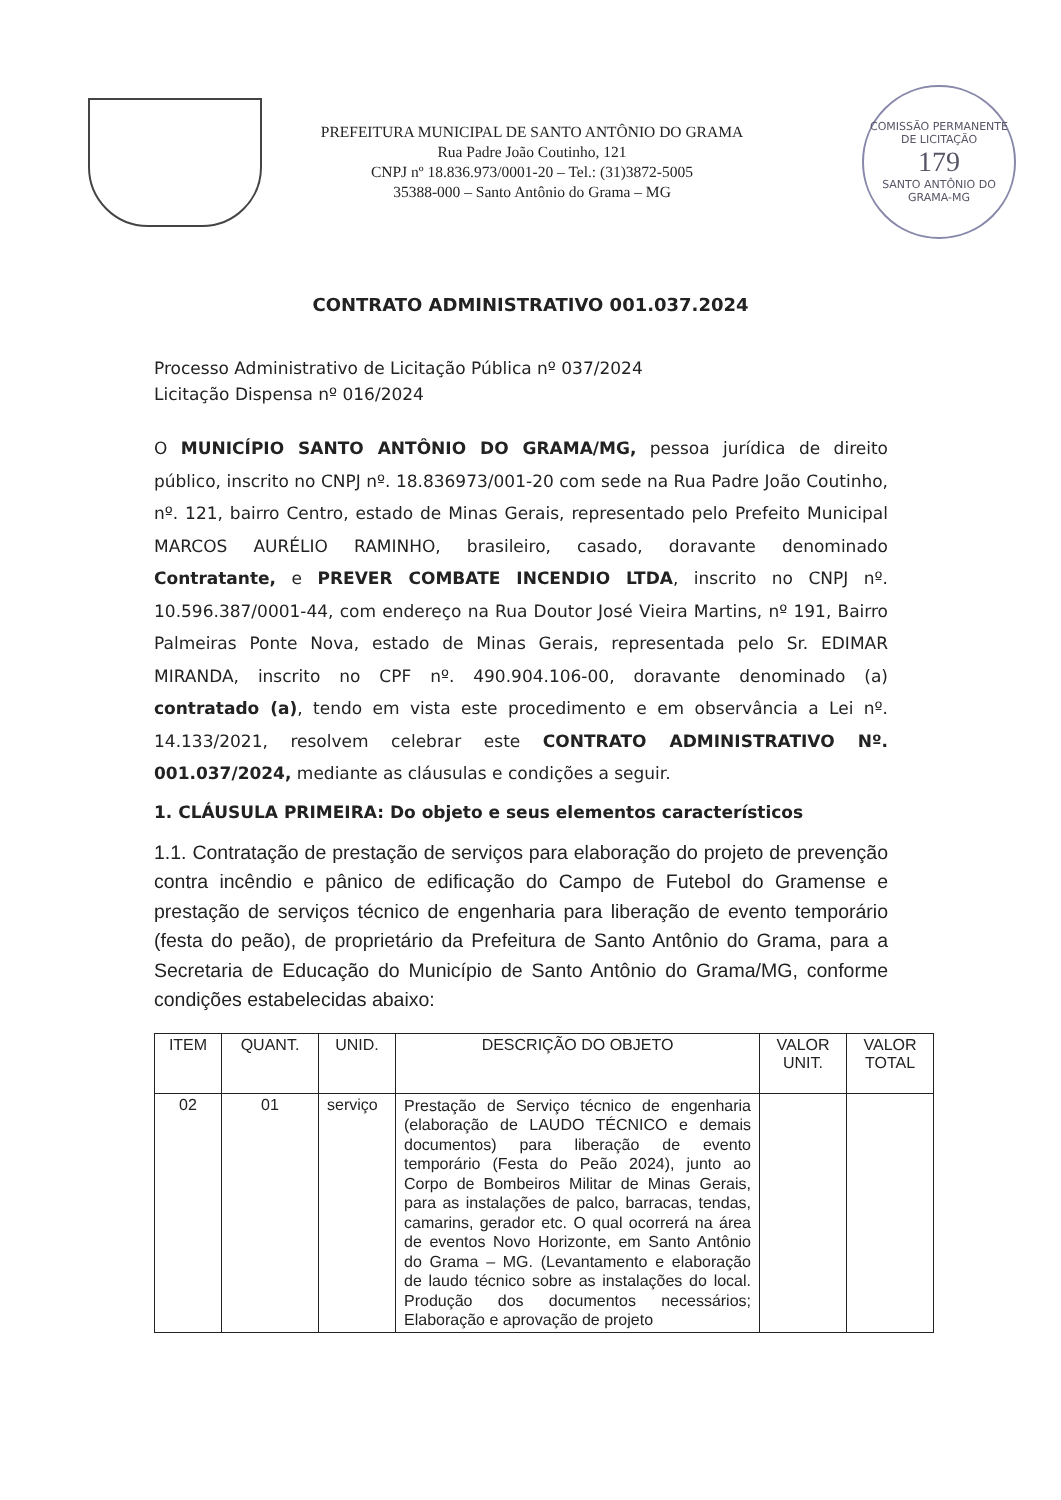PREFEITURA MUNICIPAL DE SANTO ANTÔNIO DO GRAMA
Rua Padre João Coutinho, 121
CNPJ nº 18.836.973/0001-20 – Tel.: (31)3872-5005
35388-000 – Santo Antônio do Grama – MG
COMISSÃO PERMANENTE DE LICITAÇÃO
179
SANTO ANTÔNIO DO GRAMA-MG
CONTRATO ADMINISTRATIVO 001.037.2024
Processo Administrativo de Licitação Pública nº 037/2024
Licitação Dispensa nº 016/2024
O MUNICÍPIO SANTO ANTÔNIO DO GRAMA/MG, pessoa jurídica de direito público, inscrito no CNPJ nº. 18.836973/001-20 com sede na Rua Padre João Coutinho, nº. 121, bairro Centro, estado de Minas Gerais, representado pelo Prefeito Municipal MARCOS AURÉLIO RAMINHO, brasileiro, casado, doravante denominado Contratante, e PREVER COMBATE INCENDIO LTDA, inscrito no CNPJ nº. 10.596.387/0001-44, com endereço na Rua Doutor José Vieira Martins, nº 191, Bairro Palmeiras Ponte Nova, estado de Minas Gerais, representada pelo Sr. EDIMAR MIRANDA, inscrito no CPF nº. 490.904.106-00, doravante denominado (a) contratado (a), tendo em vista este procedimento e em observância a Lei nº. 14.133/2021, resolvem celebrar este CONTRATO ADMINISTRATIVO Nº. 001.037/2024, mediante as cláusulas e condições a seguir.
1. CLÁUSULA PRIMEIRA: Do objeto e seus elementos característicos
1.1. Contratação de prestação de serviços para elaboração do projeto de prevenção contra incêndio e pânico de edificação do Campo de Futebol do Gramense e prestação de serviços técnico de engenharia para liberação de evento temporário (festa do peão), de proprietário da Prefeitura de Santo Antônio do Grama, para a Secretaria de Educação do Município de Santo Antônio do Grama/MG, conforme condições estabelecidas abaixo:
| ITEM | QUANT. | UNID. | DESCRIÇÃO DO OBJETO | VALOR UNIT. | VALOR TOTAL |
| --- | --- | --- | --- | --- | --- |
| 02 | 01 | serviço | Prestação de Serviço técnico de engenharia (elaboração de LAUDO TÉCNICO e demais documentos) para liberação de evento temporário (Festa do Peão 2024), junto ao Corpo de Bombeiros Militar de Minas Gerais, para as instalações de palco, barracas, tendas, camarins, gerador etc. O qual ocorrerá na área de eventos Novo Horizonte, em Santo Antônio do Grama – MG. (Levantamento e elaboração de laudo técnico sobre as instalações do local. Produção dos documentos necessários; Elaboração e aprovação de projeto | | |